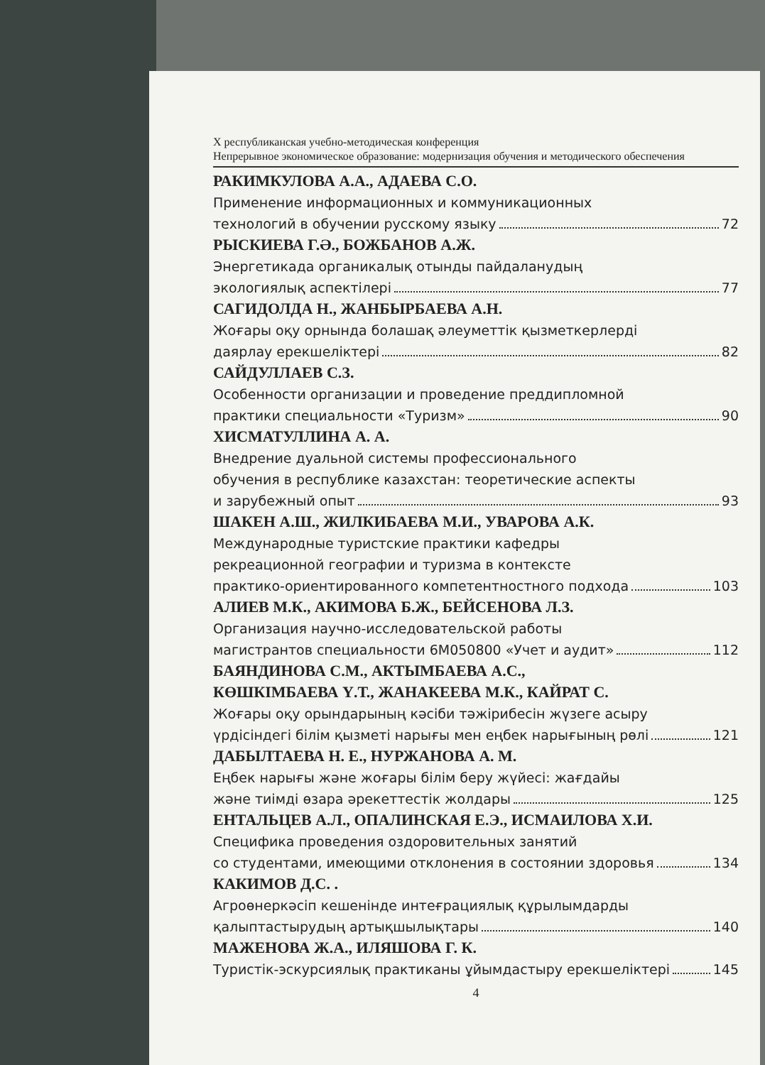X республиканская учебно-методическая конференция
Непрерывное экономическое образование: модернизация обучения и методического обеспечения
РАКИМКУЛОВА А.А., АДАЕВА С.О.
Применение информационных и коммуникационных
технологий в обучении русскому языку 72
РЫСКИЕВА Г.Ә., БОЖБАНОВ А.Ж.
Энергетикада органикалық отынды пайдаланудың
экологиялық аспектілері 77
САГИДОЛДА Н., ЖАНБЫРБАЕВА А.Н.
Жоғары оқу орнында болашақ әлеуметтік қызметкерлерді
даярлау ерекшеліктері 82
САЙДУЛЛАЕВ С.З.
Особенности организации и проведение преддипломной
практики специальности «Туризм» 90
ХИСМАТУЛЛИНА А. А.
Внедрение дуальной системы профессионального
обучения в республике казахстан: теоретические аспекты
и зарубежный опыт 93
ШАКЕН А.Ш., ЖИЛКИБАЕВА М.И., УВАРОВА А.К.
Международные туристские практики кафедры
рекреационной географии и туризма в контексте
практико-ориентированного компетентностного подхода 103
АЛИЕВ М.К., АКИМОВА Б.Ж., БЕЙСЕНОВА Л.З.
Организация научно-исследовательской работы
магистрантов специальности 6М050800 «Учет и аудит» 112
БАЯНДИНОВА С.М., АКТЫМБАЕВА А.С.,
КӨШКІМБАЕВА Ү.Т., ЖАНАКЕЕВА М.К., КАЙРАТ С.
Жоғары оқу орындарының кәсіби тәжірибесін жүзеге асыру
үрдісіндегі білім қызметі нарығы мен еңбек нарығының рөлі 121
ДАБЫЛТАЕВА Н. Е., НУРЖАНОВА А. М.
Еңбек нарығы және жоғары білім беру жүйесі: жағдайы
және тиімді өзара әрекеттестік жолдары 125
ЕНТАЛЬЦЕВ А.Л., ОПАЛИНСКАЯ Е.Э., ИСМАИЛОВА Х.И.
Специфика проведения оздоровительных занятий
со студентами, имеющими отклонения в состоянии здоровья 134
КАКИМОВ Д.С. .
Агроөнеркәсіп кешенінде интеғрациялық құрылымдарды
қалыптастырудың артықшылықтары 140
МАЖЕНОВА Ж.А., ИЛЯШОВА Г. К.
Туристік-эскурсиялық практиканы ұйымдастыру ерекшеліктері 145
4